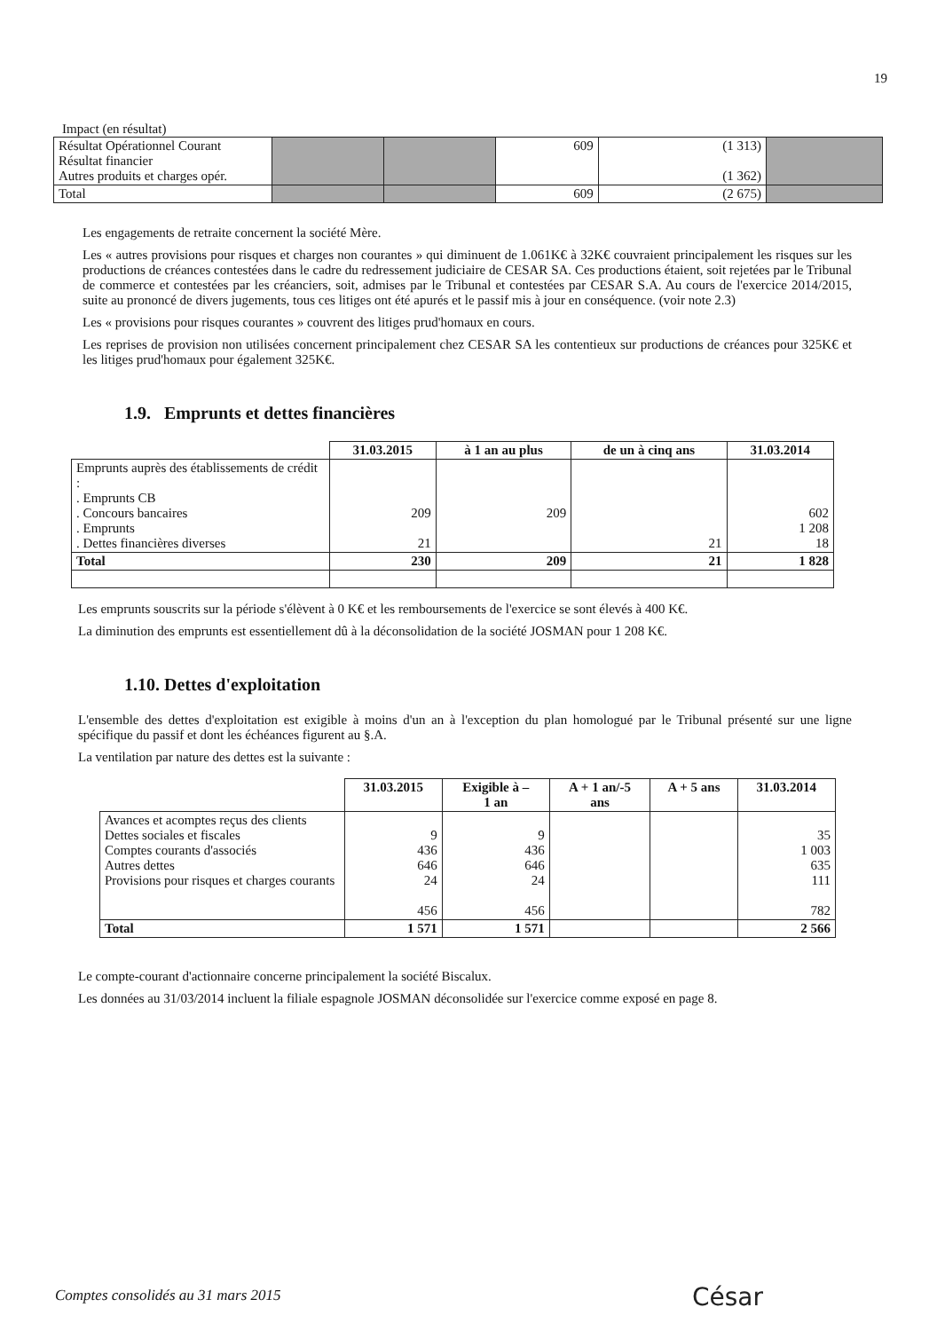19
Impact (en résultat)
| Résultat Opérationnel Courant Résultat financier Autres produits et charges opér. | | | 609 | (1 313) (1 362) | |
| Total | | | 609 | (2 675) | |
Les engagements de retraite concernent la société Mère.
Les « autres provisions pour risques et charges non courantes » qui diminuent de 1.061K€ à 32K€ couvraient principalement les risques sur les productions de créances contestées dans le cadre du redressement judiciaire de CESAR SA. Ces productions étaient, soit rejetées par le Tribunal de commerce et contestées par les créanciers, soit, admises par le Tribunal et contestées par CESAR S.A. Au cours de l'exercice 2014/2015, suite au prononcé de divers jugements, tous ces litiges ont été apurés et le passif mis à jour en conséquence. (voir note 2.3)
Les « provisions pour risques courantes » couvrent des litiges prud'homaux en cours.
Les reprises de provision non utilisées concernent principalement chez CESAR SA les contentieux sur productions de créances pour 325K€ et les litiges prud'homaux pour également 325K€.
1.9. Emprunts et dettes financières
| | 31.03.2015 | à 1 an au plus | de un à cinq ans | 31.03.2014 |
| --- | --- | --- | --- | --- |
| Emprunts auprès des établissements de crédit : . Emprunts CB . Concours bancaires . Emprunts . Dettes financières diverses | 209 21 | 209 | 21 | 602 1 208 18 |
| Total | 230 | 209 | 21 | 1 828 |
Les emprunts souscrits sur la période s'élèvent à 0 K€ et les remboursements de l'exercice se sont élevés à 400 K€.
La diminution des emprunts est essentiellement dû à la déconsolidation de la société JOSMAN pour 1 208 K€.
1.10. Dettes d'exploitation
L'ensemble des dettes d'exploitation est exigible à moins d'un an à l'exception du plan homologué par le Tribunal présenté sur une ligne spécifique du passif et dont les échéances figurent au §.A.
La ventilation par nature des dettes est la suivante :
| | 31.03.2015 | Exigible à – 1 an | A + 1 an/-5 ans | A + 5 ans | 31.03.2014 |
| --- | --- | --- | --- | --- | --- |
| Avances et acomptes reçus des clients Dettes sociales et fiscales Comptes courants d'associés Autres dettes Provisions pour risques et charges courants | 9 436 646 24 456 | 9 436 646 24 456 | | | 35 1 003 635 111 782 |
| Total | 1 571 | 1 571 | | | 2 566 |
Le compte-courant d'actionnaire concerne principalement la société Biscalux.
Les données au 31/03/2014 incluent la filiale espagnole JOSMAN déconsolidée sur l'exercice comme exposé en page 8.
Comptes consolidés au 31 mars 2015
César